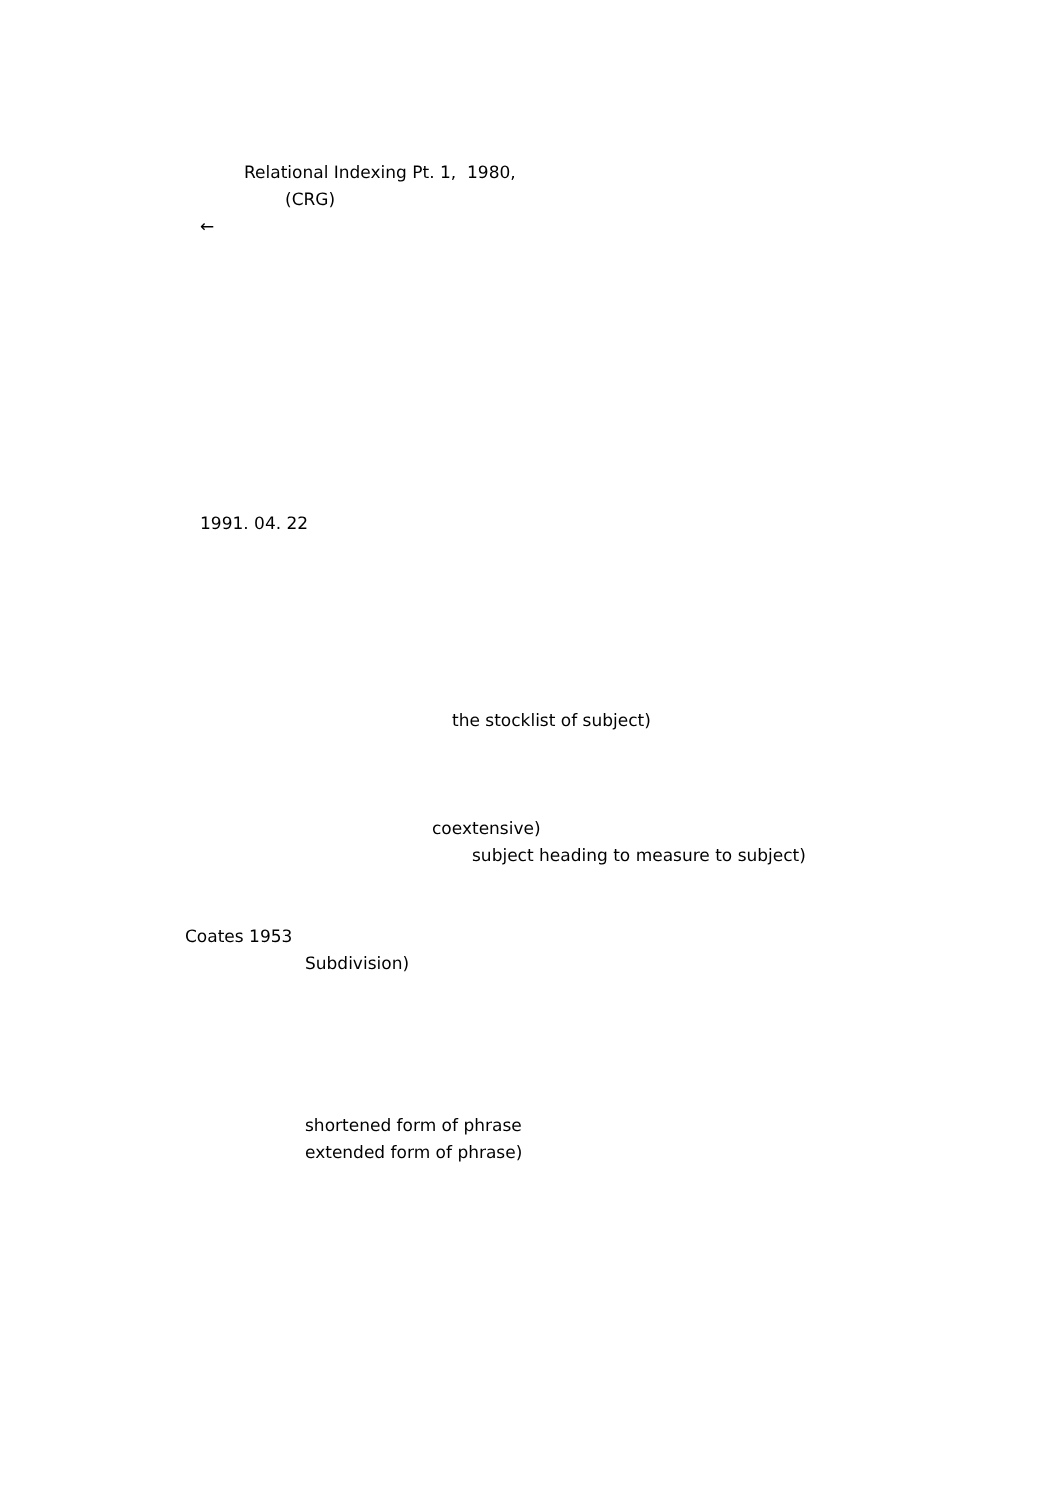Relational Indexing Pt. 1, 1980,
(CRG)
←
1991. 04. 22
the stocklist of subject)
coextensive)
subject heading to measure to subject)
Coates 1953
Subdivision)
shortened form of phrase
extended form of phrase)